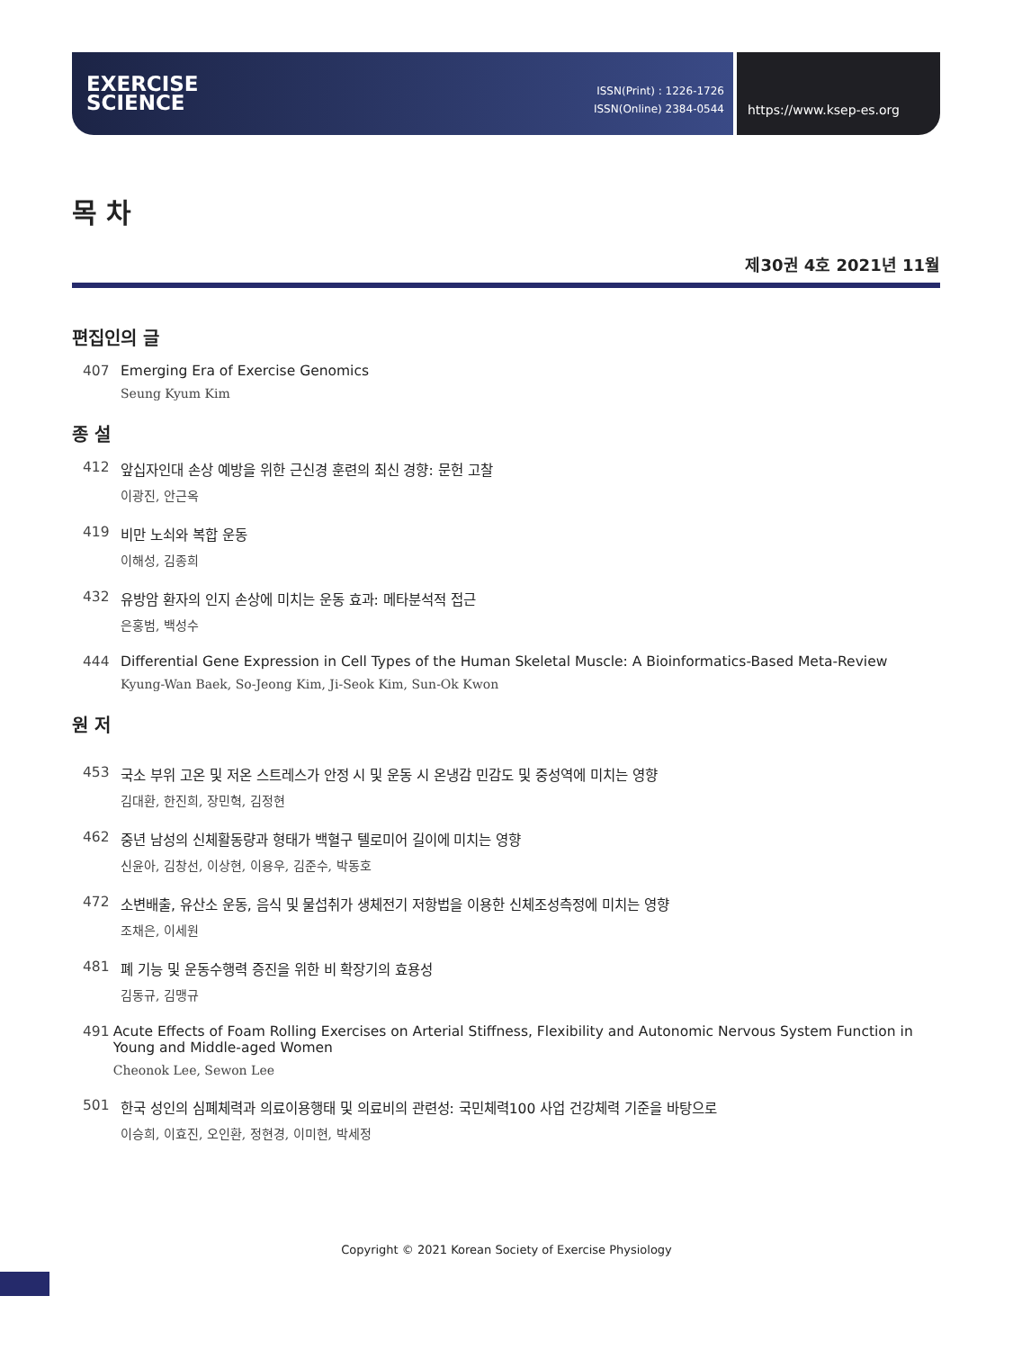EXERCISE
SCIENCE
ISSN(Print) : 1226-1726
ISSN(Online) 2384-0544
https://www.ksep-es.org
목 차
제30권 4호 2021년 11월
편집인의 글
407 Emerging Era of Exercise Genomics
Seung Kyum Kim
종 설
412 앞십자인대 손상 예방을 위한 근신경 훈련의 최신 경향: 문헌 고찰
이광진, 안근옥
419 비만 노쇠와 복합 운동
이해성, 김종희
432 유방암 환자의 인지 손상에 미치는 운동 효과: 메타분석적 접근
은홍범, 백성수
444 Differential Gene Expression in Cell Types of the Human Skeletal Muscle: A Bioinformatics-Based Meta-Review
Kyung-Wan Baek, So-Jeong Kim, Ji-Seok Kim, Sun-Ok Kwon
원 저
453 국소 부위 고온 및 저온 스트레스가 안정 시 및 운동 시 온냉감 민감도 및 중성역에 미치는 영향
김대환, 한진희, 장민혁, 김정현
462 중년 남성의 신체활동량과 형태가 백혈구 텔로미어 길이에 미치는 영향
신윤아, 김창선, 이상현, 이용우, 김준수, 박동호
472 소변배출, 유산소 운동, 음식 및 물섭취가 생체전기 저항법을 이용한 신체조성측정에 미치는 영향
조채은, 이세원
481 폐 기능 및 운동수행력 증진을 위한 비 확장기의 효용성
김동규, 김맹규
491 Acute Effects of Foam Rolling Exercises on Arterial Stiffness, Flexibility and Autonomic Nervous System Function in Young and Middle-aged Women
Cheonok Lee, Sewon Lee
501 한국 성인의 심폐체력과 의료이용행태 및 의료비의 관련성: 국민체력100 사업 건강체력 기준을 바탕으로
이승희, 이효진, 오인환, 정현경, 이미현, 박세정
Copyright © 2021 Korean Society of Exercise Physiology